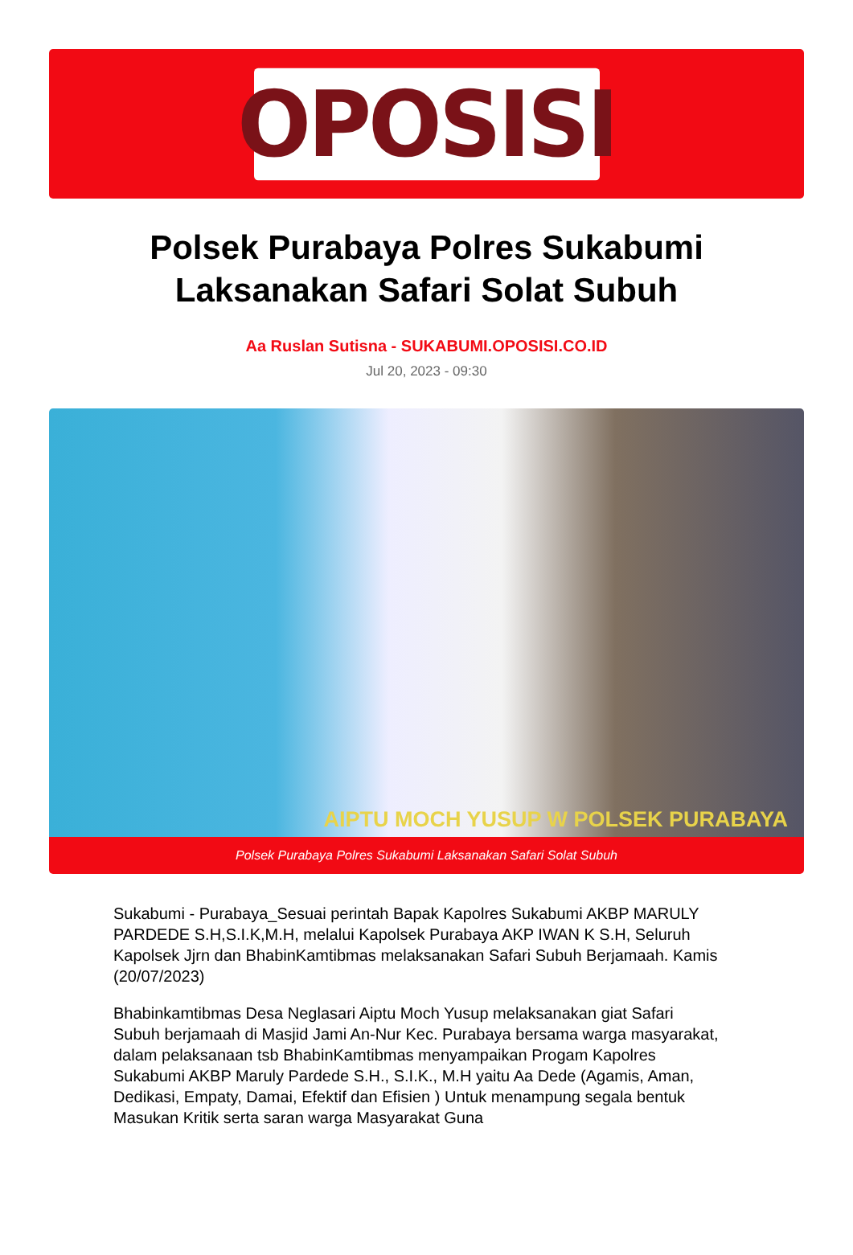OPOSISI
Polsek Purabaya Polres Sukabumi Laksanakan Safari Solat Subuh
Aa Ruslan Sutisna - SUKABUMI.OPOSISI.CO.ID
Jul 20, 2023 - 09:30
AIPTU MOCH YUSUP W POLSEK PURABAYA
Polsek Purabaya Polres Sukabumi Laksanakan Safari Solat Subuh
Sukabumi - Purabaya_Sesuai perintah Bapak Kapolres Sukabumi AKBP MARULY PARDEDE S.H,S.I.K,M.H, melalui Kapolsek Purabaya AKP IWAN K S.H, Seluruh Kapolsek Jjrn dan BhabinKamtibmas melaksanakan Safari Subuh Berjamaah. Kamis (20/07/2023)
Bhabinkamtibmas Desa Neglasari Aiptu Moch Yusup melaksanakan giat Safari Subuh berjamaah di Masjid Jami An-Nur Kec. Purabaya bersama warga masyarakat, dalam pelaksanaan tsb BhabinKamtibmas menyampaikan Progam Kapolres Sukabumi AKBP Maruly Pardede S.H., S.I.K., M.H yaitu Aa Dede (Agamis, Aman, Dedikasi, Empaty, Damai, Efektif dan Efisien ) Untuk menampung segala bentuk Masukan Kritik serta saran warga Masyarakat Guna